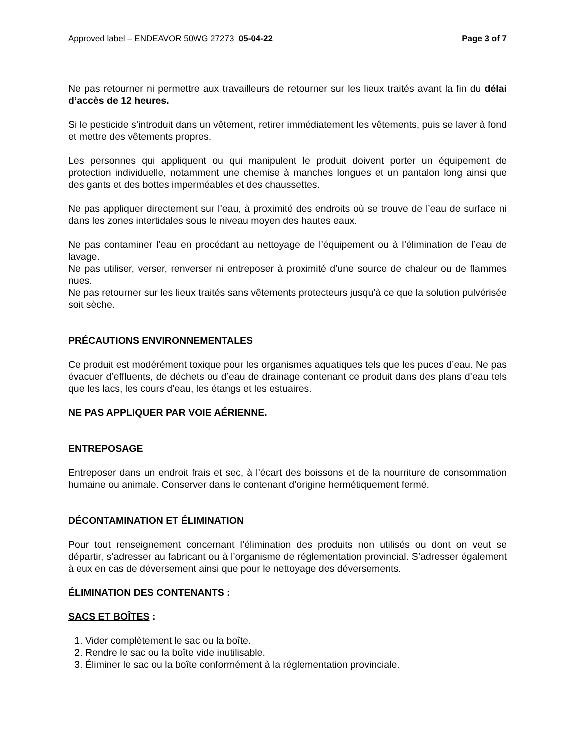Approved label – ENDEAVOR 50WG 27273 05-04-22 Page 3 of 7
Ne pas retourner ni permettre aux travailleurs de retourner sur les lieux traités avant la fin du délai d’accès de 12 heures.
Si le pesticide s’introduit dans un vêtement, retirer immédiatement les vêtements, puis se laver à fond et mettre des vêtements propres.
Les personnes qui appliquent ou qui manipulent le produit doivent porter un équipement de protection individuelle, notamment une chemise à manches longues et un pantalon long ainsi que des gants et des bottes imperméables et des chaussettes.
Ne pas appliquer directement sur l’eau, à proximité des endroits où se trouve de l’eau de surface ni dans les zones intertidales sous le niveau moyen des hautes eaux.
Ne pas contaminer l’eau en procédant au nettoyage de l’équipement ou à l’élimination de l’eau de lavage.
Ne pas utiliser, verser, renverser ni entreposer à proximité d’une source de chaleur ou de flammes nues.
Ne pas retourner sur les lieux traités sans vêtements protecteurs jusqu’à ce que la solution pulvérisée soit sèche.
PRÉCAUTIONS ENVIRONNEMENTALES
Ce produit est modérément toxique pour les organismes aquatiques tels que les puces d’eau. Ne pas évacuer d’effluents, de déchets ou d’eau de drainage contenant ce produit dans des plans d’eau tels que les lacs, les cours d’eau, les étangs et les estuaires.
NE PAS APPLIQUER PAR VOIE AÉRIENNE.
ENTREPOSAGE
Entreposer dans un endroit frais et sec, à l’écart des boissons et de la nourriture de consommation humaine ou animale. Conserver dans le contenant d’origine hermétiquement fermé.
DÉCONTAMINATION ET ÉLIMINATION
Pour tout renseignement concernant l’élimination des produits non utilisés ou dont on veut se départir, s’adresser au fabricant ou à l’organisme de réglementation provincial. S’adresser également à eux en cas de déversement ainsi que pour le nettoyage des déversements.
ÉLIMINATION DES CONTENANTS :
SACS ET BOÎTES :
1. Vider complètement le sac ou la boîte.
2. Rendre le sac ou la boîte vide inutilisable.
3. Éliminer le sac ou la boîte conformément à la réglementation provinciale.